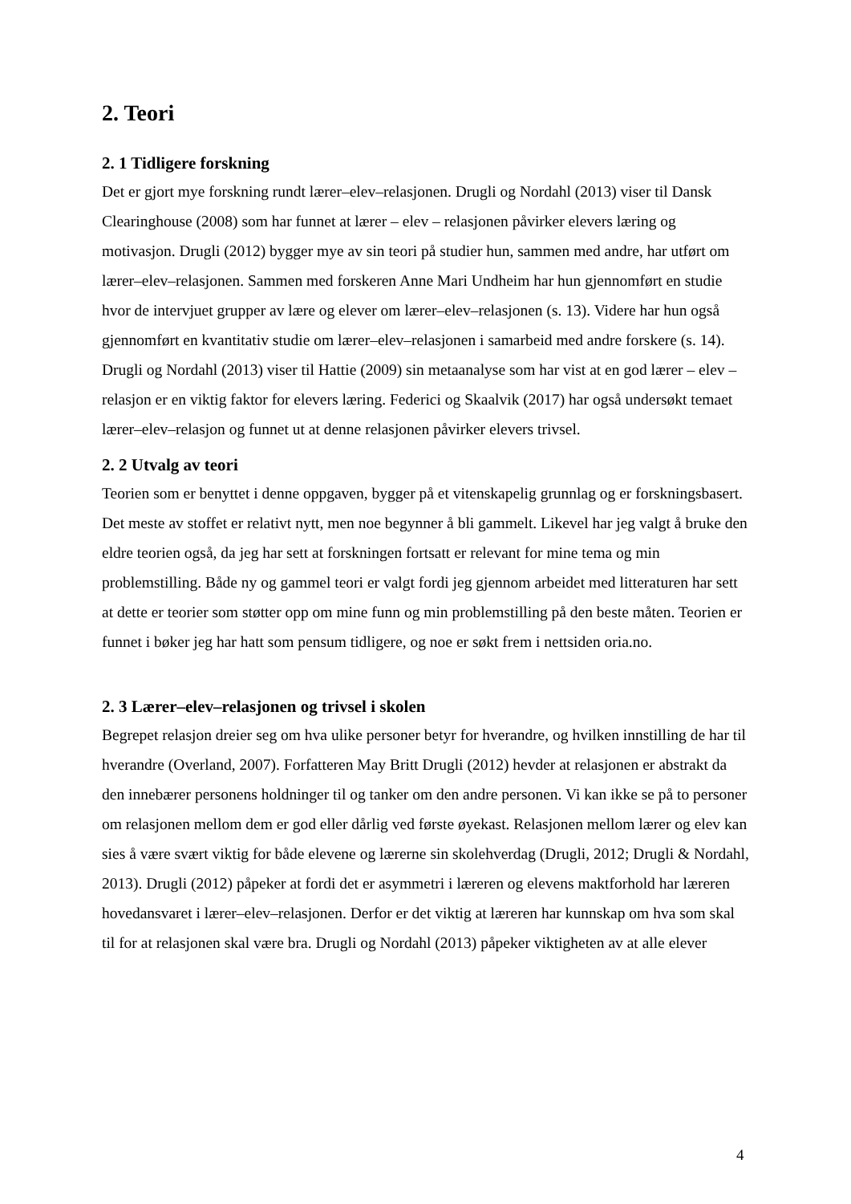2. Teori
2. 1 Tidligere forskning
Det er gjort mye forskning rundt lærer–elev–relasjonen. Drugli og Nordahl (2013) viser til Dansk Clearinghouse (2008) som har funnet at lærer – elev – relasjonen påvirker elevers læring og motivasjon. Drugli (2012) bygger mye av sin teori på studier hun, sammen med andre, har utført om lærer–elev–relasjonen. Sammen med forskeren Anne Mari Undheim har hun gjennomført en studie hvor de intervjuet grupper av lære og elever om lærer–elev–relasjonen (s. 13). Videre har hun også gjennomført en kvantitativ studie om lærer–elev–relasjonen i samarbeid med andre forskere (s. 14). Drugli og Nordahl (2013) viser til Hattie (2009) sin metaanalyse som har vist at en god lærer – elev – relasjon er en viktig faktor for elevers læring. Federici og Skaalvik (2017) har også undersøkt temaet lærer–elev–relasjon og funnet ut at denne relasjonen påvirker elevers trivsel.
2. 2 Utvalg av teori
Teorien som er benyttet i denne oppgaven, bygger på et vitenskapelig grunnlag og er forskningsbasert. Det meste av stoffet er relativt nytt, men noe begynner å bli gammelt. Likevel har jeg valgt å bruke den eldre teorien også, da jeg har sett at forskningen fortsatt er relevant for mine tema og min problemstilling. Både ny og gammel teori er valgt fordi jeg gjennom arbeidet med litteraturen har sett at dette er teorier som støtter opp om mine funn og min problemstilling på den beste måten. Teorien er funnet i bøker jeg har hatt som pensum tidligere, og noe er søkt frem i nettsiden oria.no.
2. 3 Lærer–elev–relasjonen og trivsel i skolen
Begrepet relasjon dreier seg om hva ulike personer betyr for hverandre, og hvilken innstilling de har til hverandre (Overland, 2007). Forfatteren May Britt Drugli (2012) hevder at relasjonen er abstrakt da den innebærer personens holdninger til og tanker om den andre personen. Vi kan ikke se på to personer om relasjonen mellom dem er god eller dårlig ved første øyekast. Relasjonen mellom lærer og elev kan sies å være svært viktig for både elevene og lærerne sin skolehverdag (Drugli, 2012; Drugli & Nordahl, 2013). Drugli (2012) påpeker at fordi det er asymmetri i læreren og elevens maktforhold har læreren hovedansvaret i lærer–elev–relasjonen. Derfor er det viktig at læreren har kunnskap om hva som skal til for at relasjonen skal være bra. Drugli og Nordahl (2013) påpeker viktigheten av at alle elever
4